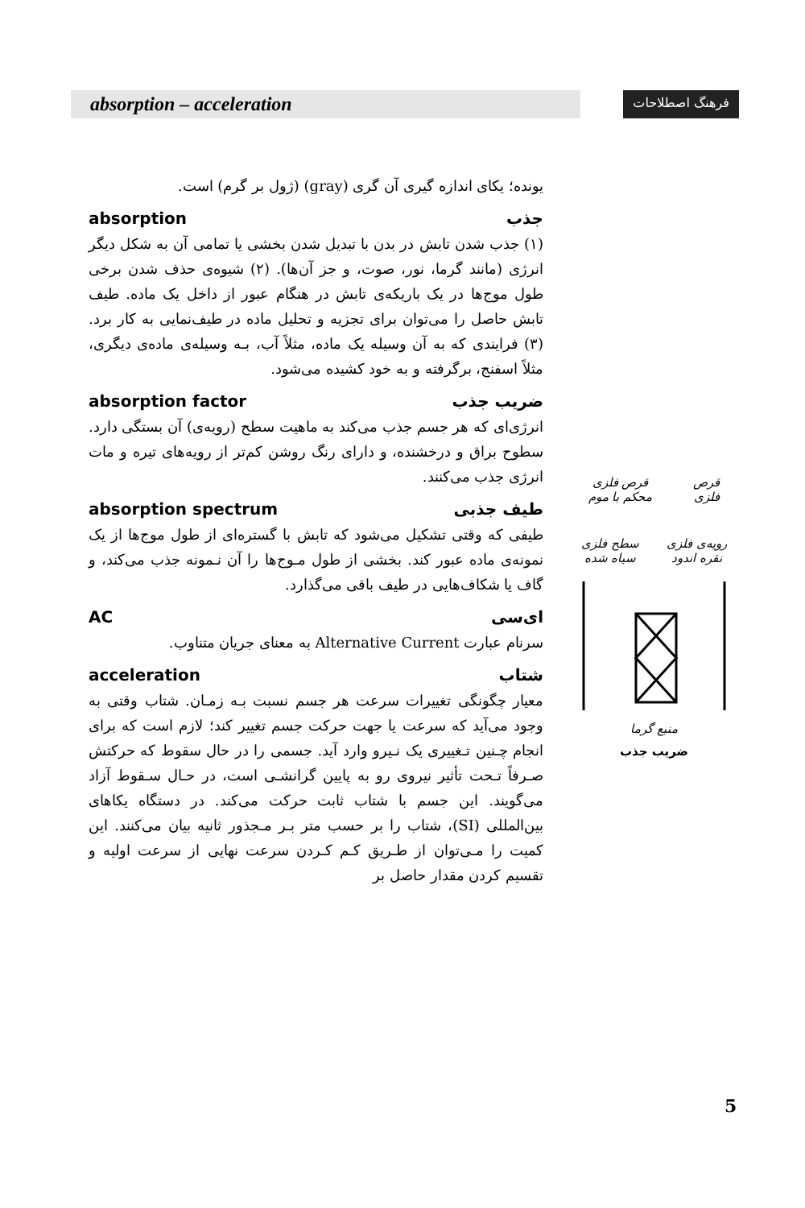absorption – acceleration
فرهنگ اصطلاحات
یونده؛ یکای اندازه گیری آن گری (gray) (ژول بر گرم) است.
جذب absorption
(۱) جذب شدن تابش در بدن با تبدیل شدن بخشی یا تمامی آن به شکل دیگر انرژی (مانند گرما، نور، صوت، و جز آن‌ها). (۲) شیوه‌ی حذف شدن برخی طول موج‌ها در یک باریکه‌ی تابش در هنگام عبور از داخل یک ماده. طیف تابش حاصل را می‌توان برای تجزیه و تحلیل ماده در طیف‌نمایی به کار برد. (۳) فرایندی که به آن وسیله یک ماده، مثلاً آب، بـه وسیله‌ی ماده‌ی دیگری، مثلاً اسفنج، برگرفته و به خود کشیده می‌شود.
ضریب جذب absorption factor
انرژی‌ای که هر جسم جذب می‌کند به ماهیت سطح (رویه‌ی) آن بستگی دارد. سطوح براق و درخشنده، و دارای رنگ روشن کم‌تر از رویه‌های تیره و مات انرژی جذب می‌کنند.
طیف جذبی absorption spectrum
طیفی که وقتی تشکیل می‌شود که تابش با گستره‌ای از طول موج‌ها از یک نمونه‌ی ماده عبور کند. بخشی از طول مـوج‌ها را آن نـمونه جذب می‌کند، و گاف یا شکاف‌هایی در طیف باقی می‌گذارد.
ای‌سی AC
سرنام عبارت Alternative Current به معنای جریان متناوب.
شتاب acceleration
معیار چگونگی تغییرات سرعت هر جسم نسبت بـه زمـان. شتاب وقتی به وجود می‌آید که سرعت یا جهت حرکت جسم تغییر کند؛ لازم است که برای انجام چـنین تـغییری یک نـیرو وارد آید. جسمی را در حال سقوط که حرکتش صـرفاً تـحت تأثیر نیروی رو به پایین گرانشـی است، در حـال سـقوط آزاد می‌گویند. این جسم با شتاب ثابت حرکت می‌کند. در دستگاه یکاهای بین‌المللی (SI)، شتاب را بر حسب متر بـر مـجذور ثانیه بیان می‌کنند. این کمیت را مـی‌توان از طـریق کـم کـردن سرعت نهایی از سرعت اولیه و تقسیم کردن مقدار حاصل بر
قرص
فلزی قرص فلزی
محکم با موم
رویه‌ی فلزی
نقره اندود سطح فلزی
سیاه شده
منبع گرما
ضریب جذب
5